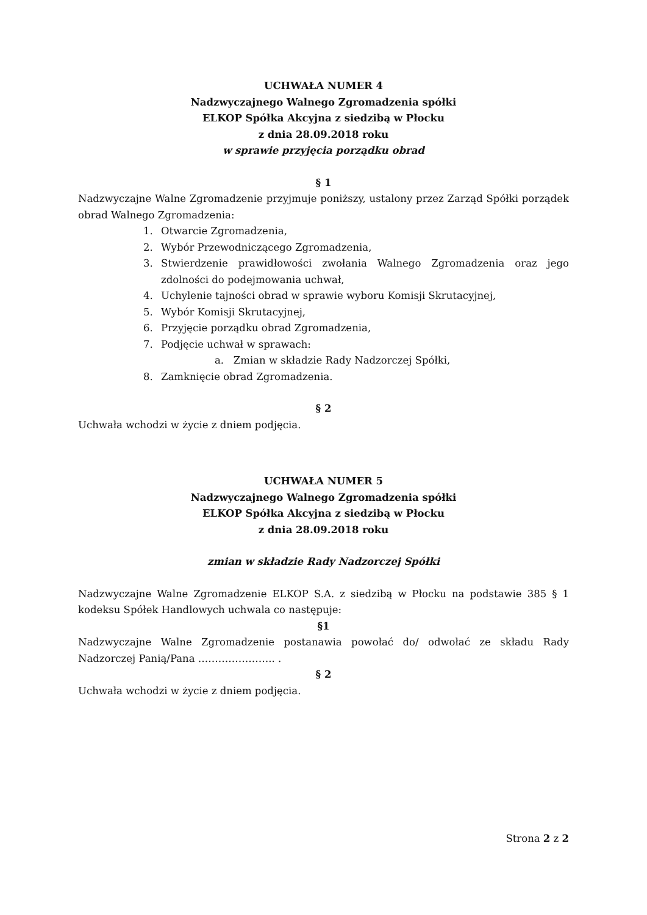UCHWAŁA NUMER 4
Nadzwyczajnego Walnego Zgromadzenia spółki
ELKOP Spółka Akcyjna z siedzibą w Płocku
z dnia 28.09.2018 roku
w sprawie przyjęcia porządku obrad
§ 1
Nadzwyczajne Walne Zgromadzenie przyjmuje poniższy, ustalony przez Zarząd Spółki porządek obrad Walnego Zgromadzenia:
1. Otwarcie Zgromadzenia,
2. Wybór Przewodniczącego Zgromadzenia,
3. Stwierdzenie prawidłowości zwołania Walnego Zgromadzenia oraz jego zdolności do podejmowania uchwał,
4. Uchylenie tajności obrad w sprawie wyboru Komisji Skrutacyjnej,
5. Wybór Komisji Skrutacyjnej,
6. Przyjęcie porządku obrad Zgromadzenia,
7. Podjęcie uchwał w sprawach:
a. Zmian w składzie Rady Nadzorczej Spółki,
8. Zamknięcie obrad Zgromadzenia.
§ 2
Uchwała wchodzi w życie z dniem podjęcia.
UCHWAŁA NUMER 5
Nadzwyczajnego Walnego Zgromadzenia spółki
ELKOP Spółka Akcyjna z siedzibą w Płocku
z dnia 28.09.2018 roku
zmian w składzie Rady Nadzorczej Spółki
Nadzwyczajne Walne Zgromadzenie ELKOP S.A. z siedzibą w Płocku na podstawie 385 § 1 kodeksu Spółek Handlowych uchwala co następuje:
§1
Nadzwyczajne Walne Zgromadzenie postanawia powołać do/ odwołać ze składu Rady Nadzorczej Panią/Pana ………………….. .
§ 2
Uchwała wchodzi w życie z dniem podjęcia.
Strona 2 z 2